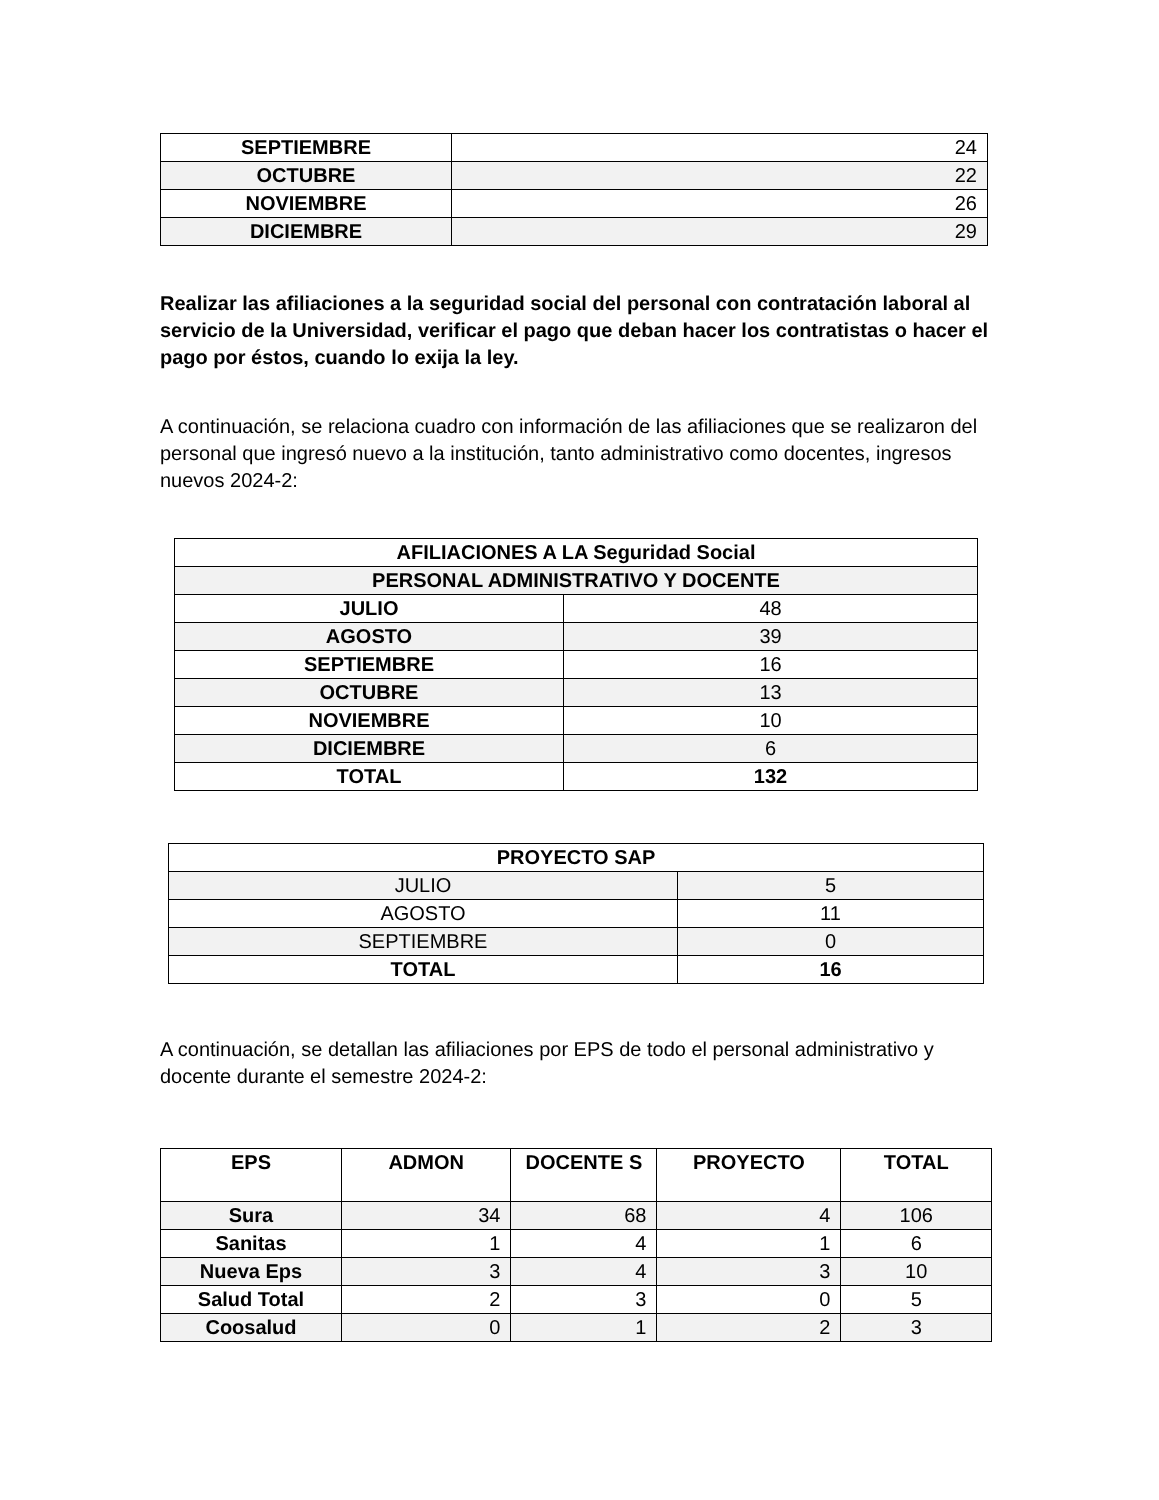| SEPTIEMBRE | 24 |
| OCTUBRE | 22 |
| NOVIEMBRE | 26 |
| DICIEMBRE | 29 |
Realizar las afiliaciones a la seguridad social del personal con contratación laboral al servicio de la Universidad, verificar el pago que deban hacer los contratistas o hacer el pago por éstos, cuando lo exija la ley.
A continuación, se relaciona cuadro con información de las afiliaciones que se realizaron del personal que ingresó nuevo a la institución, tanto administrativo como docentes, ingresos nuevos 2024-2:
| AFILIACIONES A LA Seguridad Social | |
| --- | --- |
| PERSONAL ADMINISTRATIVO Y DOCENTE | |
| JULIO | 48 |
| AGOSTO | 39 |
| SEPTIEMBRE | 16 |
| OCTUBRE | 13 |
| NOVIEMBRE | 10 |
| DICIEMBRE | 6 |
| TOTAL | 132 |
| PROYECTO SAP | |
| --- | --- |
| JULIO | 5 |
| AGOSTO | 11 |
| SEPTIEMBRE | 0 |
| TOTAL | 16 |
A continuación, se detallan las afiliaciones por EPS de todo el personal administrativo y docente durante el semestre 2024-2:
| EPS | ADMON | DOCENTE S | PROYECTO | TOTAL |
| --- | --- | --- | --- | --- |
| Sura | 34 | 68 | 4 | 106 |
| Sanitas | 1 | 4 | 1 | 6 |
| Nueva Eps | 3 | 4 | 3 | 10 |
| Salud Total | 2 | 3 | 0 | 5 |
| Coosalud | 0 | 1 | 2 | 3 |